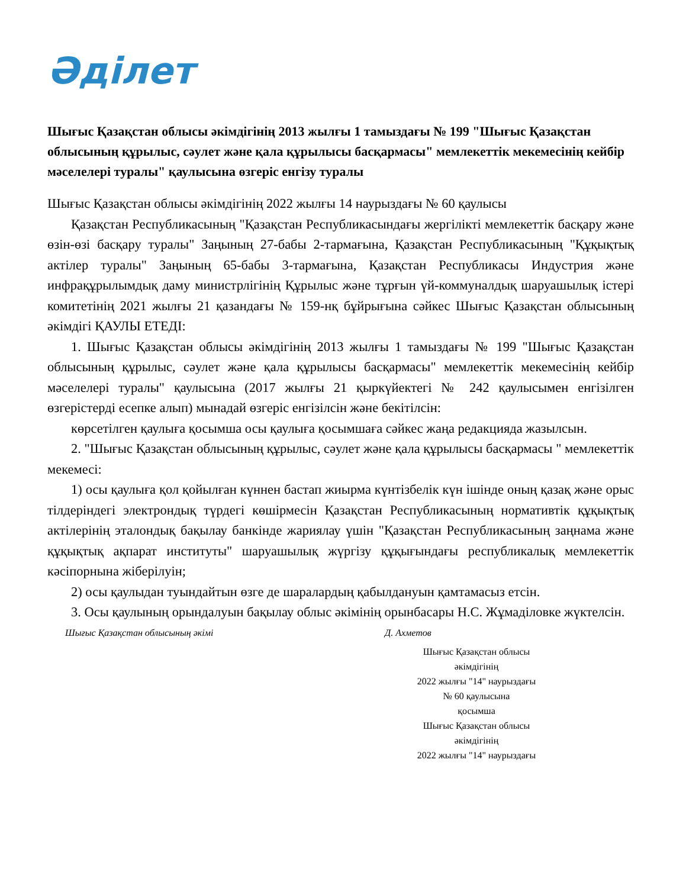Әділет
Шығыс Қазақстан облысы әкімдігінің 2013 жылғы 1 тамыздағы № 199 "Шығыс Қазақстан облысының құрылыс, сәулет және қала құрылысы басқармасы" мемлекеттік мекемесінің кейбір мәселелері туралы" қаулысына өзгеріс енгізу туралы
Шығыс Қазақстан облысы әкімдігінің 2022 жылғы 14 наурыздағы № 60 қаулысы
Қазақстан Республикасының "Қазақстан Республикасындағы жергілікті мемлекеттік басқару және өзін-өзі басқару туралы" Заңының 27-бабы 2-тармағына, Қазақстан Республикасының "Құқықтық актілер туралы" Заңының 65-бабы 3-тармағына, Қазақстан Республикасы Индустрия және инфрақұрылымдық даму министрлігінің Құрылыс және тұрғын үй-коммуналдық шаруашылық істері комитетінің 2021 жылғы 21 қазандағы № 159-нқ бұйрығына сәйкес Шығыс Қазақстан облысының әкімдігі ҚАУЛЫ ЕТЕДІ:
1. Шығыс Қазақстан облысы әкімдігінің 2013 жылғы 1 тамыздағы № 199 "Шығыс Қазақстан облысының құрылыс, сәулет және қала құрылысы басқармасы" мемлекеттік мекемесінің кейбір мәселелері туралы" қаулысына (2017 жылғы 21 қыркүйектегі № 242 қаулысымен енгізілген өзгерістерді есепке алып) мынадай өзгеріс енгізілсін және бекітілсін:
көрсетілген қаулыға қосымша осы қаулыға қосымшаға сәйкес жаңа редакцияда жазылсын.
2. "Шығыс Қазақстан облысының құрылыс, сәулет және қала құрылысы басқармасы " мемлекеттік мекемесі:
1) осы қаулыға қол қойылған күннен бастап жиырма күнтізбелік күн ішінде оның қазақ және орыс тілдеріндегі электрондық түрдегі көшірмесін Қазақстан Республикасының нормативтік құқықтық актілерінің эталондық бақылау банкінде жариялау үшін "Қазақстан Республикасының заңнама және құқықтық ақпарат институты" шаруашылық жүргізу құқығындағы республикалық мемлекеттік кәсіпорнына жіберілуін;
2) осы қаулыдан туындайтын өзге де шаралардың қабылдануын қамтамасыз етсін.
3. Осы қаулының орындалуын бақылау облыс әкімінің орынбасары Н.С. Жұмаділовке жүктелсін.
Шығыс Қазақстан облысының әкімі Д. Ахметов
Шығыс Қазақстан облысы
әкімдігінің
2022 жылғы "14" наурыздағы
№ 60 қаулысына
қосымша
Шығыс Қазақстан облысы
әкімдігінің
2022 жылғы "14" наурыздағы